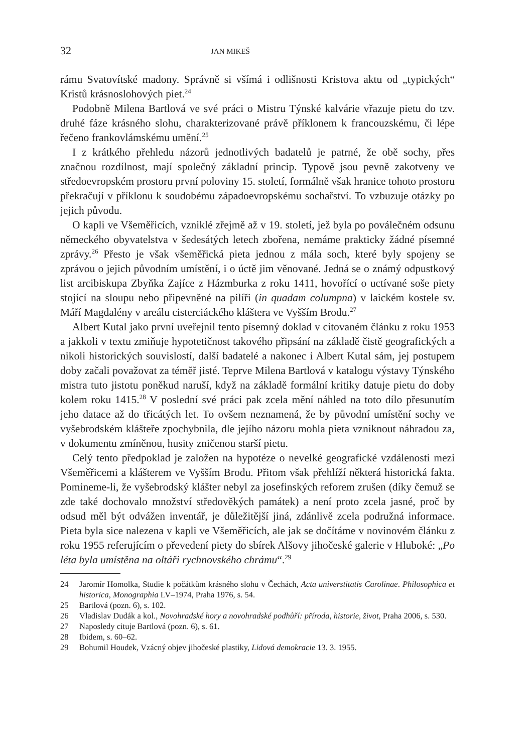32 JAN MIKEŠ
rámu Svatovítské madony. Správně si všímá i odlišnosti Kristova aktu od „typických“ Kristů krásnoslohových piet.<sup>24</sup>
Podobně Milena Bartlová ve své práci o Mistru Týnské kalvárie vřazuje pietu do tzv. druhé fáze krásného slohu, charakterizované právě příklonem k francouzskému, či lépe řečeno frankovlámskému umění.<sup>25</sup>
I z krátkého přehledu názorů jednotlivých badatelů je patrné, že obě sochy, přes značnou rozdílnost, mají společný základní princip. Typově jsou pevně zakotveny ve středoevropském prostoru první poloviny 15. století, formálně však hranice tohoto prostoru překračují v příklonu k soudobému západoevropskému sochařství. To vzbuzuje otázky po jejich původu.
O kapli ve Všeměřicích, vzniklé zřejmě až v 19. století, jež byla po poválečném odsunu německého obyvatelstva v šedesátých letech zbořena, nemáme prakticky žádné písemné zprávy.<sup>26</sup> Přesto je však všeměřická pieta jednou z mála soch, které byly spojeny se zprávou o jejich původním umístění, i o úctě jim věnované. Jedná se o známý odpustkový list arcibiskupa Zbyňka Zajíce z Házmburka z roku 1411, hovořící o uctívané soše piety stojící na sloupu nebo připevněné na pilíři (in quadam columpna) v laickém kostele sv. Máří Magdalény v areálu cisterciáckého kláštera ve Vyšším Brodu.<sup>27</sup>
Albert Kutal jako první uveřejnil tento písemný doklad v citovaném článku z roku 1953 a jakkoli v textu zmiňuje hypotetičnost takového připsání na základě čistě geografických a nikoli historických souvislostí, další badatelé a nakonec i Albert Kutal sám, jej postupem doby začali považovat za téměř jisté. Teprve Milena Bartlová v katalogu výstavy Týnského mistra tuto jistotu poněkud naruší, když na základě formální kritiky datuje pietu do doby kolem roku 1415.<sup>28</sup> V poslední své práci pak zcela mění náhled na toto dílo přesunutím jeho datace až do třicátých let. To ovšem neznamená, že by původní umístění sochy ve vyšebrodském klášteře zpochybnila, dle jejího názoru mohla pieta vzniknout náhradou za, v dokumentu zmíněnou, husity zničenou starší pietu.
Celý tento předpoklad je založen na hypotéze o nevelké geografické vzdálenosti mezi Všeměřicemi a klášterem ve Vyšším Brodu. Přitom však přehlíží některá historická fakta. Pomineme-li, že vyšebrodský klášter nebyl za josefinských reforem zrušen (díky čemuž se zde také dochovalo množství středověkých památek) a není proto zcela jasné, proč by odsud měl být odvážen inventář, je důležitější jiná, zdánlivě zcela podružná informace. Pieta byla sice nalezena v kapli ve Všeměřicích, ale jak se dočítáme v novinovém článku z roku 1955 referujícím o převedení piety do sbírek Alšovy jihočeské galerie v Hluboké: „Po léta byla umístěna na oltáři rychnovského chrámu“.<sup>29</sup>
24 Jaromír Homolka, Studie k počátkům krásného slohu v Čechách, Acta universtitatis Carolinae. Philosophica et historica, Monographia LV–1974, Praha 1976, s. 54.
25 Bartlová (pozn. 6), s. 102.
26 Vladislav Dudák a kol., Novohradské hory a novohradské podhůří: příroda, historie, život, Praha 2006, s. 530.
27 Naposledy cituje Bartlová (pozn. 6), s. 61.
28 Ibidem, s. 60–62.
29 Bohumil Houdek, Vzácný objev jihočeské plastiky, Lidová demokracie 13. 3. 1955.